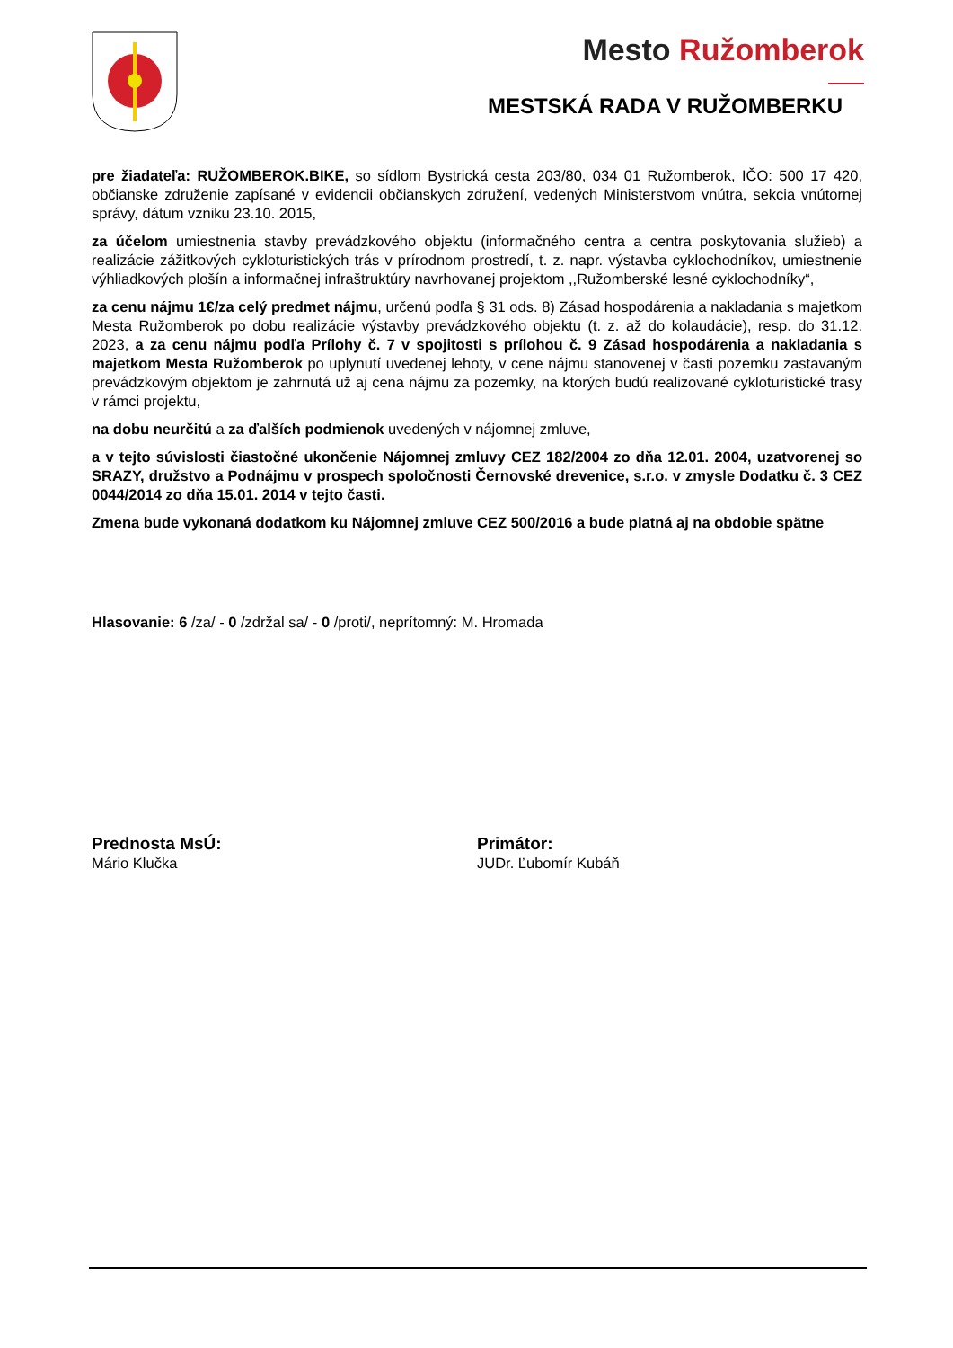Mesto Ružomberok
MESTSKÁ RADA V RUŽOMBERKU
pre žiadateľa: RUŽOMBEROK.BIKE, so sídlom Bystrická cesta 203/80, 034 01 Ružomberok, IČO: 500 17 420, občianske združenie zapísané v evidencii občianskych združení, vedených Ministerstvom vnútra, sekcia vnútornej správy, dátum vzniku 23.10. 2015,
za účelom umiestnenia stavby prevádzkového objektu (informačného centra a centra poskytovania služieb) a realizácie zážitkových cykloturistických trás v prírodnom prostredí, t. z. napr. výstavba cyklochodníkov, umiestnenie výhliadkových plošín a informačnej infraštruktúry navrhovanej projektom ,,Ružomberské lesné cyklochodníky“,
za cenu nájmu 1€/za celý predmet nájmu, určenú podľa § 31 ods. 8) Zásad hospodárenia a nakladania s majetkom Mesta Ružomberok po dobu realizácie výstavby prevádzkového objektu (t. z. až do kolaudácie), resp. do 31.12. 2023, a za cenu nájmu podľa Prílohy č. 7 v spojitosti s prílohou č. 9 Zásad hospodárenia a nakladania s majetkom Mesta Ružomberok po uplynutí uvedenej lehoty, v cene nájmu stanovenej v časti pozemku zastavaným prevádzkovým objektom je zahrnutá už aj cena nájmu za pozemky, na ktorých budú realizované cykloturistické trasy v rámci projektu,
na dobu neurčitú a za ďalších podmienok uvedených v nájomnej zmluve,
a v tejto súvislosti čiastočné ukončenie Nájomnej zmluvy CEZ 182/2004 zo dňa 12.01. 2004, uzatvorenej so SRAZY, družstvo a Podnájmu v prospech spoločnosti Černovské drevenice, s.r.o. v zmysle Dodatku č. 3 CEZ 0044/2014 zo dňa 15.01. 2014 v tejto časti.
Zmena bude vykonaná dodatkom ku Nájomnej zmluve CEZ 500/2016 a bude platná aj na obdobie spätne
Hlasovanie: 6 /za/ - 0 /zdržal sa/ - 0 /proti/, neprítomný: M. Hromada
Prednosta MsÚ:
Mário Klučka
Primátor:
JUDr. Ľubomír Kubáň